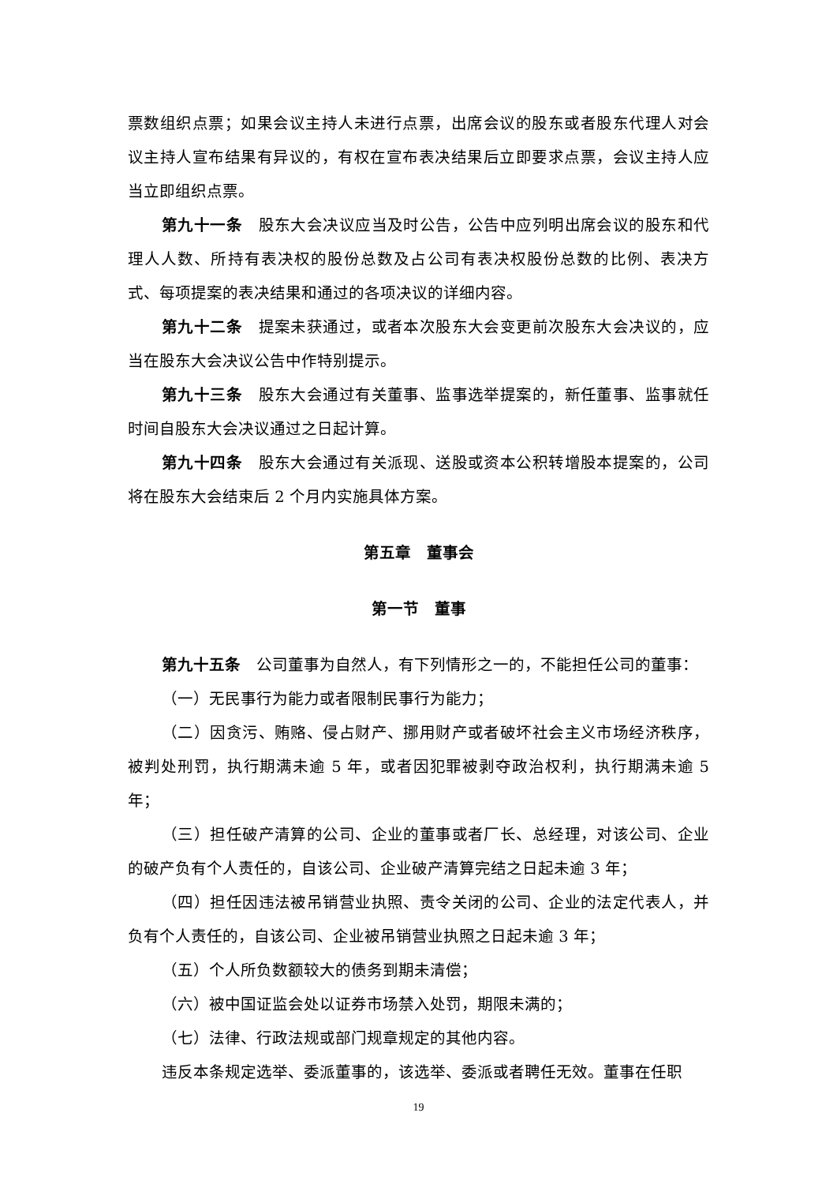票数组织点票；如果会议主持人未进行点票，出席会议的股东或者股东代理人对会议主持人宣布结果有异议的，有权在宣布表决结果后立即要求点票，会议主持人应当立即组织点票。
第九十一条　股东大会决议应当及时公告，公告中应列明出席会议的股东和代理人人数、所持有表决权的股份总数及占公司有表决权股份总数的比例、表决方式、每项提案的表决结果和通过的各项决议的详细内容。
第九十二条　提案未获通过，或者本次股东大会变更前次股东大会决议的，应当在股东大会决议公告中作特别提示。
第九十三条　股东大会通过有关董事、监事选举提案的，新任董事、监事就任时间自股东大会决议通过之日起计算。
第九十四条　股东大会通过有关派现、送股或资本公积转增股本提案的，公司将在股东大会结束后 2 个月内实施具体方案。
第五章　董事会
第一节　董事
第九十五条　公司董事为自然人，有下列情形之一的，不能担任公司的董事：
（一）无民事行为能力或者限制民事行为能力；
（二）因贪污、贿赂、侵占财产、挪用财产或者破坏社会主义市场经济秩序，被判处刑罚，执行期满未逾 5 年，或者因犯罪被剥夺政治权利，执行期满未逾 5 年；
（三）担任破产清算的公司、企业的董事或者厂长、总经理，对该公司、企业的破产负有个人责任的，自该公司、企业破产清算完结之日起未逾 3 年；
（四）担任因违法被吊销营业执照、责令关闭的公司、企业的法定代表人，并负有个人责任的，自该公司、企业被吊销营业执照之日起未逾 3 年；
（五）个人所负数额较大的债务到期未清偿；
（六）被中国证监会处以证券市场禁入处罚，期限未满的；
（七）法律、行政法规或部门规章规定的其他内容。
违反本条规定选举、委派董事的，该选举、委派或者聘任无效。董事在任职
19